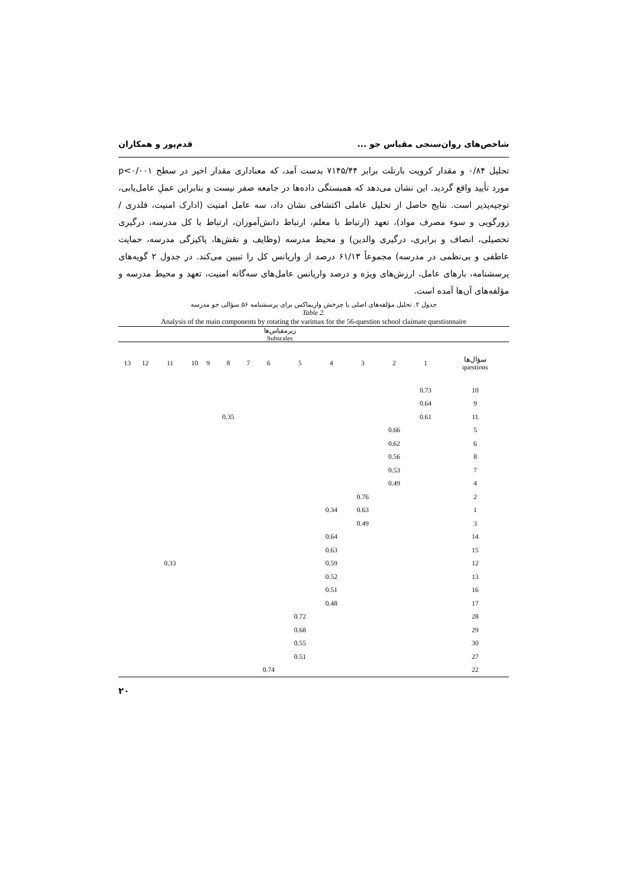شاخص‌های روان‌سنجی مقیاس جو ... قدم‌پور و همکاران
تحلیل ۰/۸۴ و مقدار کرویت بارتلت برابر ۷۱۴۵/۴۴ بدست آمد، که معناداری مقدار اخیر در سطح p<۰/۰۰۱ مورد تأیید واقع گردید. این نشان می‌دهد که همبستگی داده‌ها در جامعه صفر نیست و بنابراین عملِ عامل‌یابی، توجیه‌پذیر است. نتایج حاصل از تحلیل عاملی اکتشافی نشان داد، سه عامل امنیت (ادارک امنیت، قلدری / زورگویی و سوء مصرف مواد)، تعهد (ارتباط با معلم، ارتباط دانش‌آموزان، ارتباط با کل مدرسه، درگیری تحصیلی، انصاف و برابری، درگیری والدین) و محیط مدرسه (وظایف و نقش‌ها، پاکیزگی مدرسه، حمایت عاطفی و بی‌نظمی در مدرسه) مجموعاً ۶۱/۱۳ درصد از واریانس کل را تبیین می‌کند. در جدول ۲ گویه‌های پرسشنامه، بارهای عامل، ارزش‌های ویژه و درصد واریانس عامل‌های سه‌گانه امنیت، تعهد و محیط مدرسه و مؤلفه‌های آن‌ها آمده است.
جدول ۲. تحلیل مؤلفه‌های اصلی با چرخش واریماکس برای پرسشنامه ۵۶ سؤالی جو مدرسه
Table 2.
Analysis of the main components by rotating the varimax for the 56-question school claimate questionnaire
| | زیرمقیاس‌ها Subscales | | | | | | | | | | | | |
| --- | --- | --- | --- | --- | --- | --- | --- | --- | --- | --- | --- | --- | --- |
| سؤال‌ها questions | 1 | 2 | 3 | 4 | 5 | 6 | 7 | 8 | 9 | 10 | 11 | 12 | 13 |
| 10 | 0.73 | | | | | | | | | | | | |
| 9 | 0.64 | | | | | | | | | | | | |
| 11 | 0.61 | | | | | | | 0.35 | | | | | |
| 5 | | 0.66 | | | | | | | | | | | |
| 6 | | 0.62 | | | | | | | | | | | |
| 8 | | 0.56 | | | | | | | | | | | |
| 7 | | 0.53 | | | | | | | | | | | |
| 4 | | 0.49 | | | | | | | | | | | |
| 2 | | | 0.76 | | | | | | | | | | |
| 1 | | | 0.63 | 0.34 | | | | | | | | | |
| 3 | | | 0.49 | | | | | | | | | | |
| 14 | | | | 0.64 | | | | | | | | | |
| 15 | | | | 0.63 | | | | | | | | | |
| 12 | | | | 0.59 | | | | | | | 0.33 | | |
| 13 | | | | 0.52 | | | | | | | | | |
| 16 | | | | 0.51 | | | | | | | | | |
| 17 | | | | 0.48 | | | | | | | | | |
| 28 | | | | | 0.72 | | | | | | | | |
| 29 | | | | | 0.68 | | | | | | | | |
| 30 | | | | | 0.55 | | | | | | | | |
| 27 | | | | | 0.51 | | | | | | | | |
| 22 | | | | | | 0.74 | | | | | | | |
۲۰